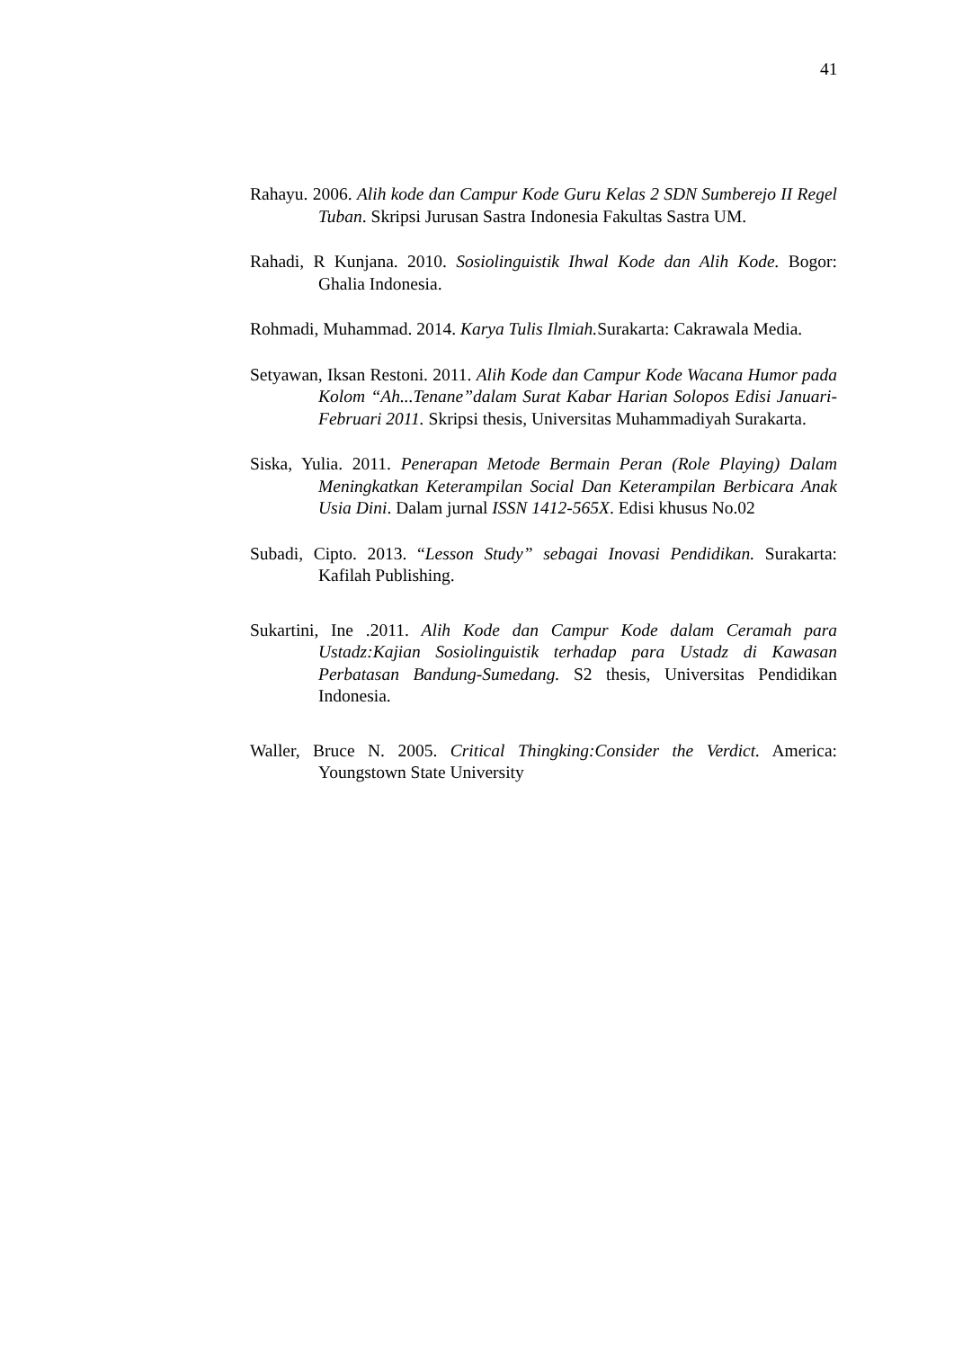41
Rahayu. 2006. Alih kode dan Campur Kode Guru Kelas 2 SDN Sumberejo II Regel Tuban. Skripsi Jurusan Sastra Indonesia Fakultas Sastra UM.
Rahadi, R Kunjana. 2010. Sosiolinguistik Ihwal Kode dan Alih Kode. Bogor: Ghalia Indonesia.
Rohmadi, Muhammad. 2014. Karya Tulis Ilmiah. Surakarta: Cakrawala Media.
Setyawan, Iksan Restoni. 2011. Alih Kode dan Campur Kode Wacana Humor pada Kolom “Ah...Tenane”dalam Surat Kabar Harian Solopos Edisi Januari-Februari 2011. Skripsi thesis, Universitas Muhammadiyah Surakarta.
Siska, Yulia. 2011. Penerapan Metode Bermain Peran (Role Playing) Dalam Meningkatkan Keterampilan Social Dan Keterampilan Berbicara Anak Usia Dini. Dalam jurnal ISSN 1412-565X. Edisi khusus No.02
Subadi, Cipto. 2013. “Lesson Study” sebagai Inovasi Pendidikan. Surakarta: Kafilah Publishing.
Sukartini, Ine .2011. Alih Kode dan Campur Kode dalam Ceramah para Ustadz:Kajian Sosiolinguistik terhadap para Ustadz di Kawasan Perbatasan Bandung-Sumedang. S2 thesis, Universitas Pendidikan Indonesia.
Waller, Bruce N. 2005. Critical Thingking:Consider the Verdict. America: Youngstown State University